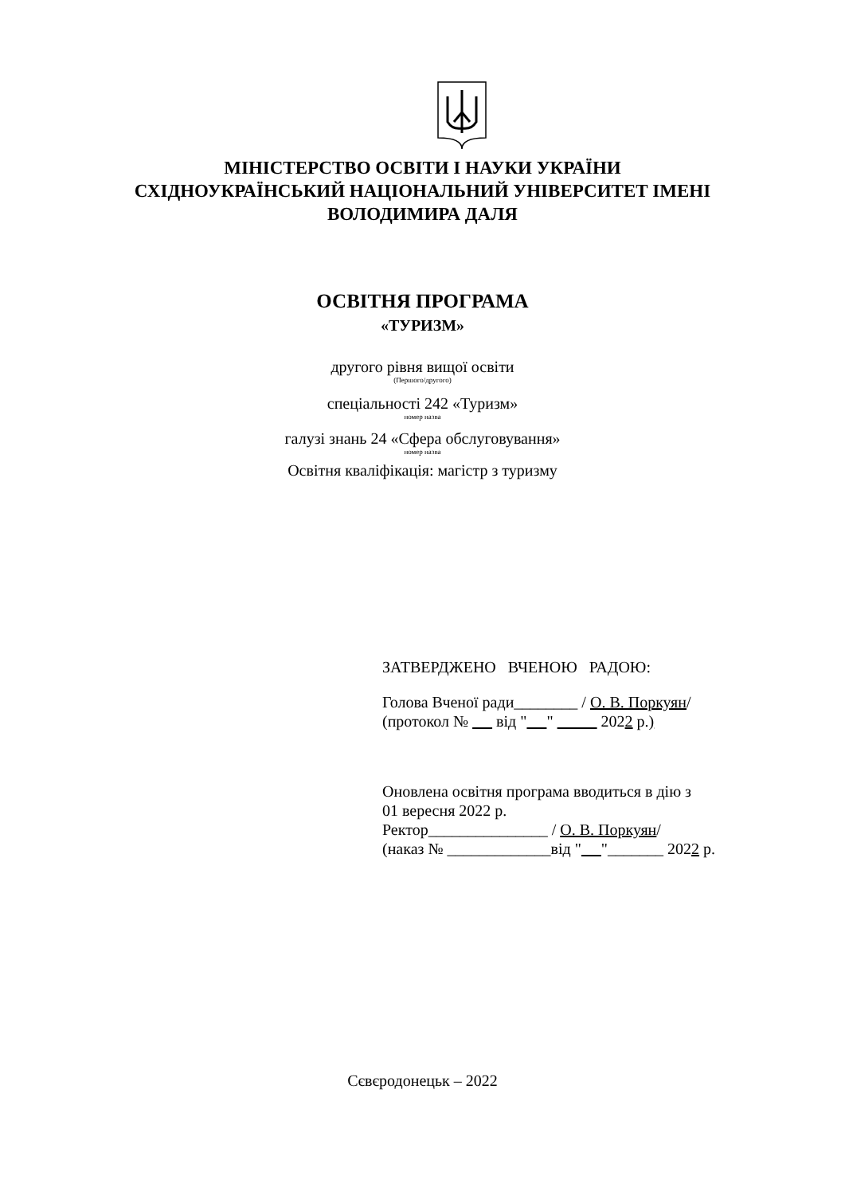МІНІСТЕРСТВО ОСВІТИ І НАУКИ УКРАЇНИ
СХІДНОУКРАЇНСЬКИЙ НАЦІОНАЛЬНИЙ УНІВЕРСИТЕТ ІМЕНІ
ВОЛОДИМИРА ДАЛЯ
ОСВІТНЯ ПРОГРАМА
«ТУРИЗМ»
другого рівня вищої освіти
(Першого/другого)
спеціальності 242 «Туризм»
номер назва
галузі знань 24 «Сфера обслуговування»
номер назва
Освітня кваліфікація: магістр з туризму
ЗАТВЕРДЖЕНО ВЧЕНОЮ РАДОЮ:
Голова Вченої ради________ / О. В. Поркуян/
(протокол № від " " 2022 р.)
Оновлена освітня програма вводиться в дію з
01 вересня 2022 р.
Ректор_______________ / О. В. Поркуян/
(наказ № _____________від " "_______ 2022 р.
Сєвєродонецьк – 2022